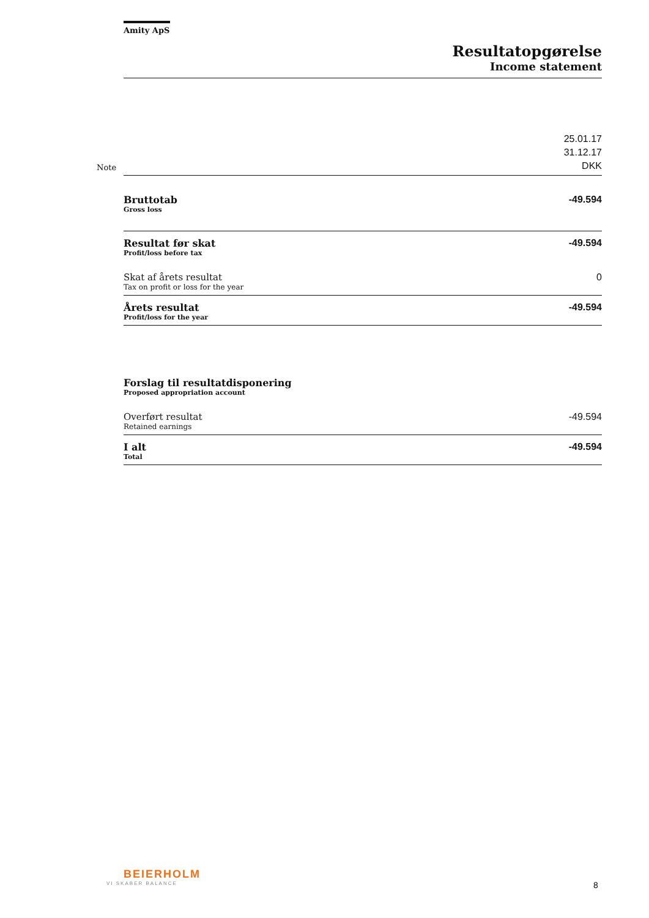Amity ApS
Resultatopgørelse
Income statement
Note
25.01.17
31.12.17
DKK
| Bruttotab Gross loss | -49.594 |
| Resultat før skat Profit/loss before tax | -49.594 |
| Skat af årets resultat Tax on profit or loss for the year | 0 |
| Årets resultat Profit/loss for the year | -49.594 |
| Forslag til resultatdisponering Proposed appropriation account | |
| Overført resultat Retained earnings | -49.594 |
| I alt Total | -49.594 |
BEIERHOLM
VI SKABER BALANCE
8